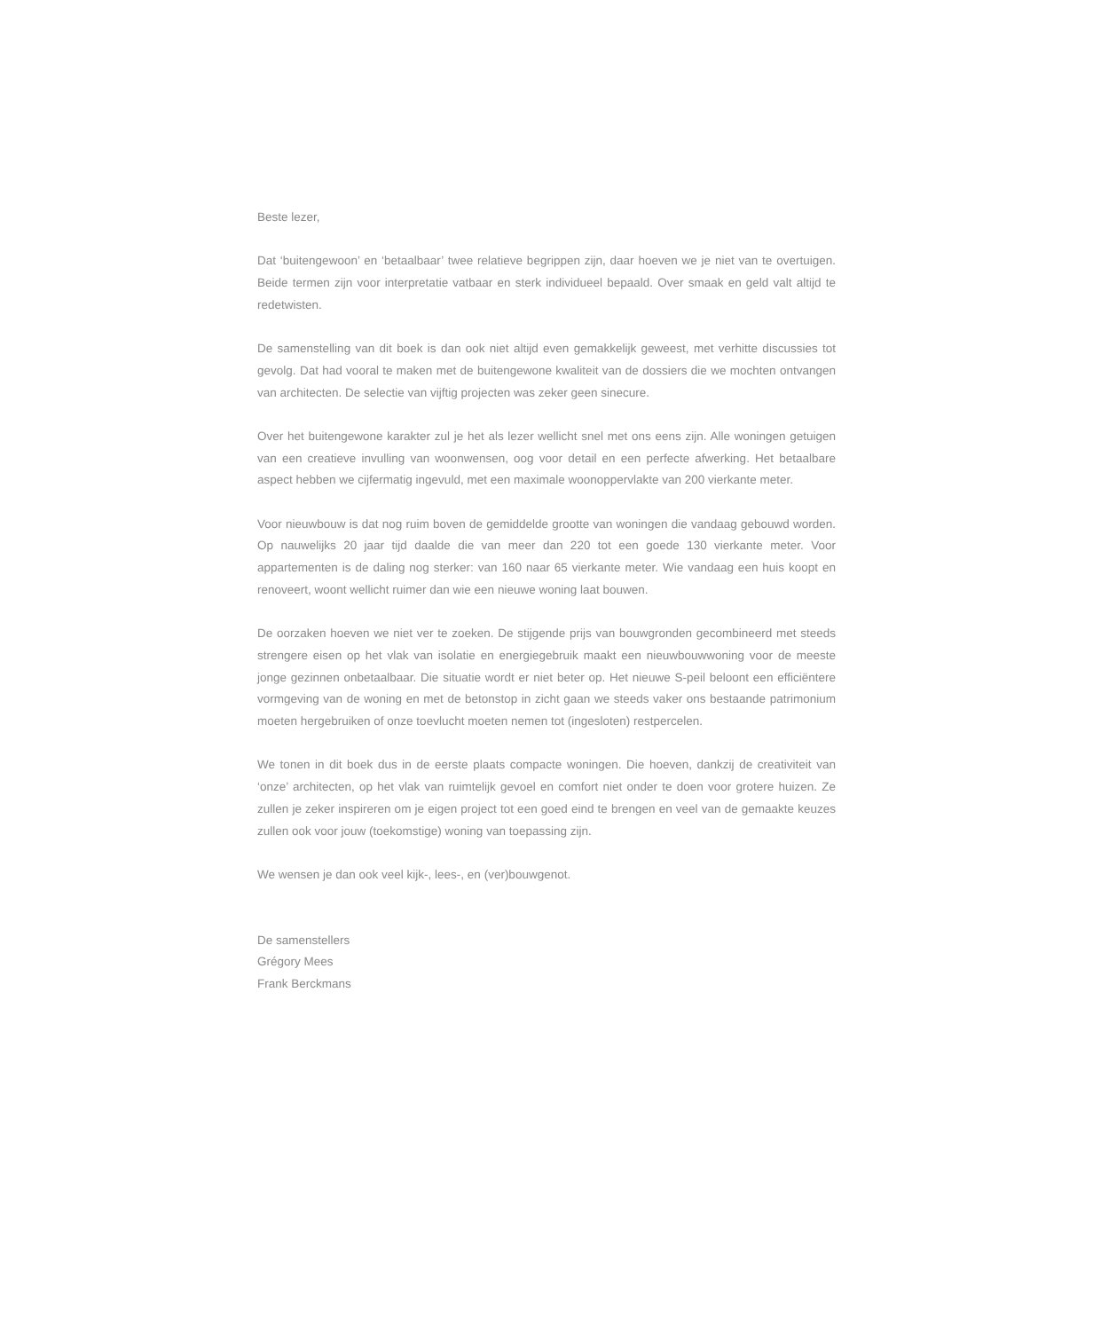Beste lezer,
Dat ‘buitengewoon’ en ‘betaalbaar’ twee relatieve begrippen zijn, daar hoeven we je niet van te overtuigen. Beide termen zijn voor interpretatie vatbaar en sterk individueel bepaald. Over smaak en geld valt altijd te redetwisten.
De samenstelling van dit boek is dan ook niet altijd even gemakkelijk geweest, met verhitte discussies tot gevolg. Dat had vooral te maken met de buitengewone kwaliteit van de dossiers die we mochten ontvangen van architecten. De selectie van vijftig projecten was zeker geen sinecure.
Over het buitengewone karakter zul je het als lezer wellicht snel met ons eens zijn. Alle woningen getuigen van een creatieve invulling van woonwensen, oog voor detail en een perfecte afwerking. Het betaalbare aspect hebben we cijfermatig ingevuld, met een maximale woonoppervlakte van 200 vierkante meter.
Voor nieuwbouw is dat nog ruim boven de gemiddelde grootte van woningen die vandaag gebouwd worden. Op nauwelijks 20 jaar tijd daalde die van meer dan 220 tot een goede 130 vierkante meter. Voor appartementen is de daling nog sterker: van 160 naar 65 vierkante meter. Wie vandaag een huis koopt en renoveert, woont wellicht ruimer dan wie een nieuwe woning laat bouwen.
De oorzaken hoeven we niet ver te zoeken. De stijgende prijs van bouwgronden gecombineerd met steeds strengere eisen op het vlak van isolatie en energiegebruik maakt een nieuwbouwwoning voor de meeste jonge gezinnen onbetaalbaar. Die situatie wordt er niet beter op. Het nieuwe S-peil beloont een efficiëntere vormgeving van de woning en met de betonstop in zicht gaan we steeds vaker ons bestaande patrimonium moeten hergebruiken of onze toevlucht moeten nemen tot (ingesloten) restpercelen.
We tonen in dit boek dus in de eerste plaats compacte woningen. Die hoeven, dankzij de creativiteit van ‘onze’ architecten, op het vlak van ruimtelijk gevoel en comfort niet onder te doen voor grotere huizen. Ze zullen je zeker inspireren om je eigen project tot een goed eind te brengen en veel van de gemaakte keuzes zullen ook voor jouw (toekomstige) woning van toepassing zijn.
We wensen je dan ook veel kijk-, lees-, en (ver)bouwgenot.
De samenstellers
Grégory Mees
Frank Berckmans